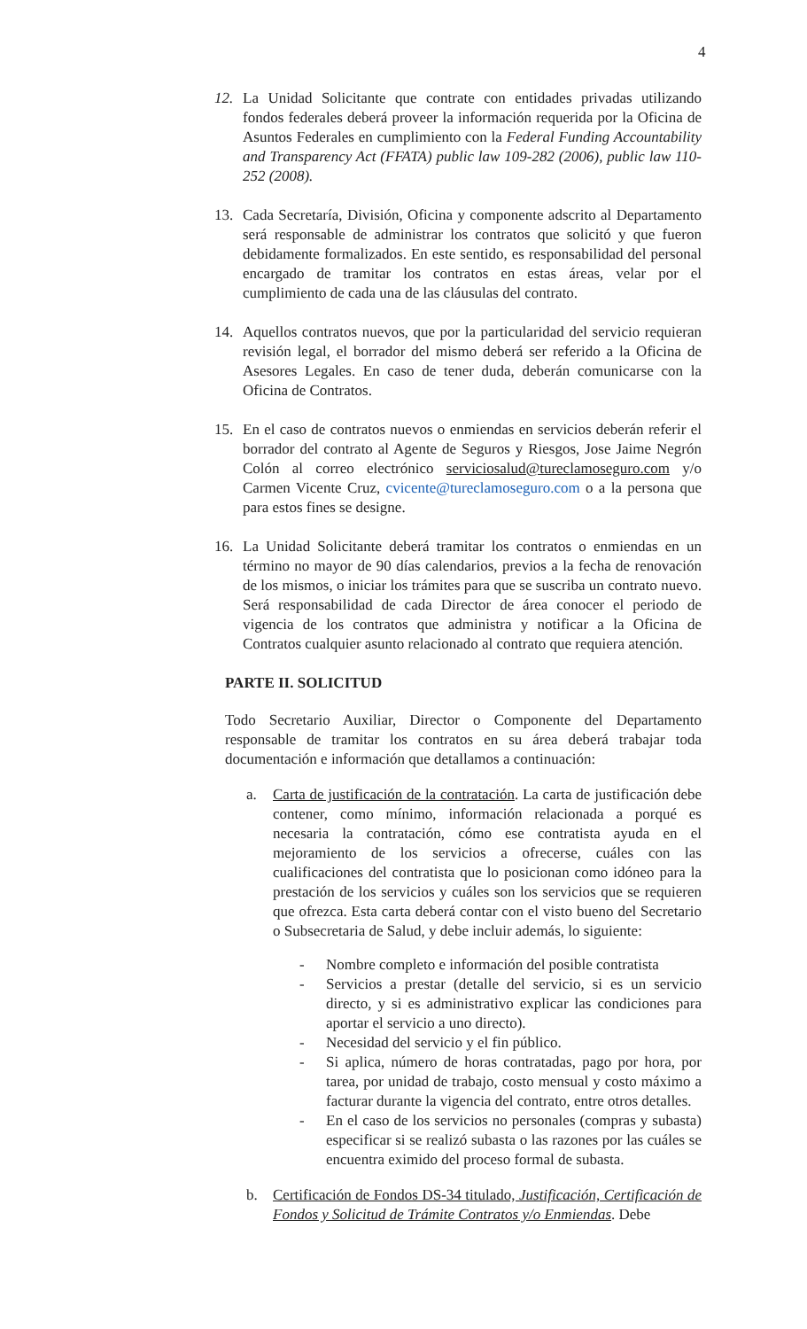4
12. La Unidad Solicitante que contrate con entidades privadas utilizando fondos federales deberá proveer la información requerida por la Oficina de Asuntos Federales en cumplimiento con la Federal Funding Accountability and Transparency Act (FFATA) public law 109-282 (2006), public law 110-252 (2008).
13. Cada Secretaría, División, Oficina y componente adscrito al Departamento será responsable de administrar los contratos que solicitó y que fueron debidamente formalizados. En este sentido, es responsabilidad del personal encargado de tramitar los contratos en estas áreas, velar por el cumplimiento de cada una de las cláusulas del contrato.
14. Aquellos contratos nuevos, que por la particularidad del servicio requieran revisión legal, el borrador del mismo deberá ser referido a la Oficina de Asesores Legales. En caso de tener duda, deberán comunicarse con la Oficina de Contratos.
15. En el caso de contratos nuevos o enmiendas en servicios deberán referir el borrador del contrato al Agente de Seguros y Riesgos, Jose Jaime Negrón Colón al correo electrónico serviciosalud@tureclamoseguro.com y/o Carmen Vicente Cruz, cvicente@tureclamoseguro.com o a la persona que para estos fines se designe.
16. La Unidad Solicitante deberá tramitar los contratos o enmiendas en un término no mayor de 90 días calendarios, previos a la fecha de renovación de los mismos, o iniciar los trámites para que se suscriba un contrato nuevo. Será responsabilidad de cada Director de área conocer el periodo de vigencia de los contratos que administra y notificar a la Oficina de Contratos cualquier asunto relacionado al contrato que requiera atención.
PARTE II. SOLICITUD
Todo Secretario Auxiliar, Director o Componente del Departamento responsable de tramitar los contratos en su área deberá trabajar toda documentación e información que detallamos a continuación:
a. Carta de justificación de la contratación. La carta de justificación debe contener, como mínimo, información relacionada a porqué es necesaria la contratación, cómo ese contratista ayuda en el mejoramiento de los servicios a ofrecerse, cuáles con las cualificaciones del contratista que lo posicionan como idóneo para la prestación de los servicios y cuáles son los servicios que se requieren que ofrezca. Esta carta deberá contar con el visto bueno del Secretario o Subsecretaria de Salud, y debe incluir además, lo siguiente:
- Nombre completo e información del posible contratista
- Servicios a prestar (detalle del servicio, si es un servicio directo, y si es administrativo explicar las condiciones para aportar el servicio a uno directo).
- Necesidad del servicio y el fin público.
- Si aplica, número de horas contratadas, pago por hora, por tarea, por unidad de trabajo, costo mensual y costo máximo a facturar durante la vigencia del contrato, entre otros detalles.
- En el caso de los servicios no personales (compras y subasta) especificar si se realizó subasta o las razones por las cuáles se encuentra eximido del proceso formal de subasta.
b. Certificación de Fondos DS-34 titulado, Justificación, Certificación de Fondos y Solicitud de Trámite Contratos y/o Enmiendas. Debe